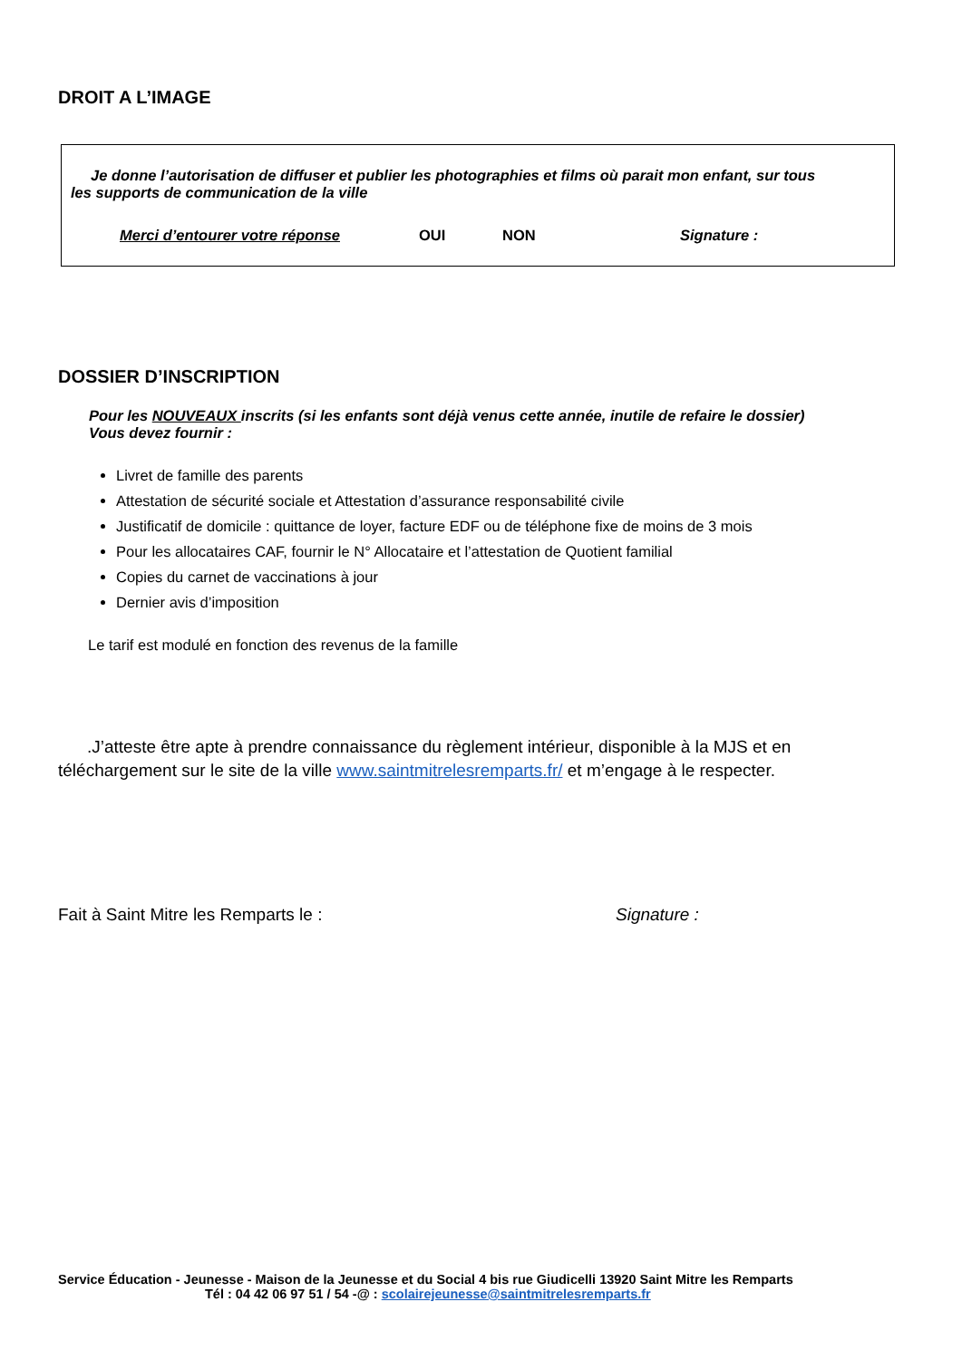DROIT A L’IMAGE
Je donne l’autorisation de diffuser et publier les photographies et films où parait mon enfant, sur tous
les supports de communication de la ville
Merci d’entourer votre réponse OUI NON Signature :
DOSSIER D’INSCRIPTION
Pour les NOUVEAUX inscrits (si les enfants sont déjà venus cette année, inutile de refaire le dossier)
Vous devez fournir :
Livret de famille des parents
Attestation de sécurité sociale et Attestation d’assurance responsabilité civile
Justificatif de domicile : quittance de loyer, facture EDF ou de téléphone fixe de moins de 3 mois
Pour les allocataires CAF, fournir le N° Allocataire et l’attestation de Quotient familial
Copies du carnet de vaccinations à jour
Dernier avis d’imposition
Le tarif est modulé en fonction des revenus de la famille
.J’atteste être apte à prendre connaissance du règlement intérieur, disponible à la MJS et en
téléchargement sur le site de la ville www.saintmitrelesremparts.fr/ et m’engage à le respecter.
Fait à Saint Mitre les Remparts le : Signature :
Service Éducation - Jeunesse - Maison de la Jeunesse et du Social 4 bis rue Giudicelli 13920 Saint Mitre les Remparts
Tél : 04 42 06 97 51 / 54 -@ : scolairejeunesse@saintmitrelesremparts.fr